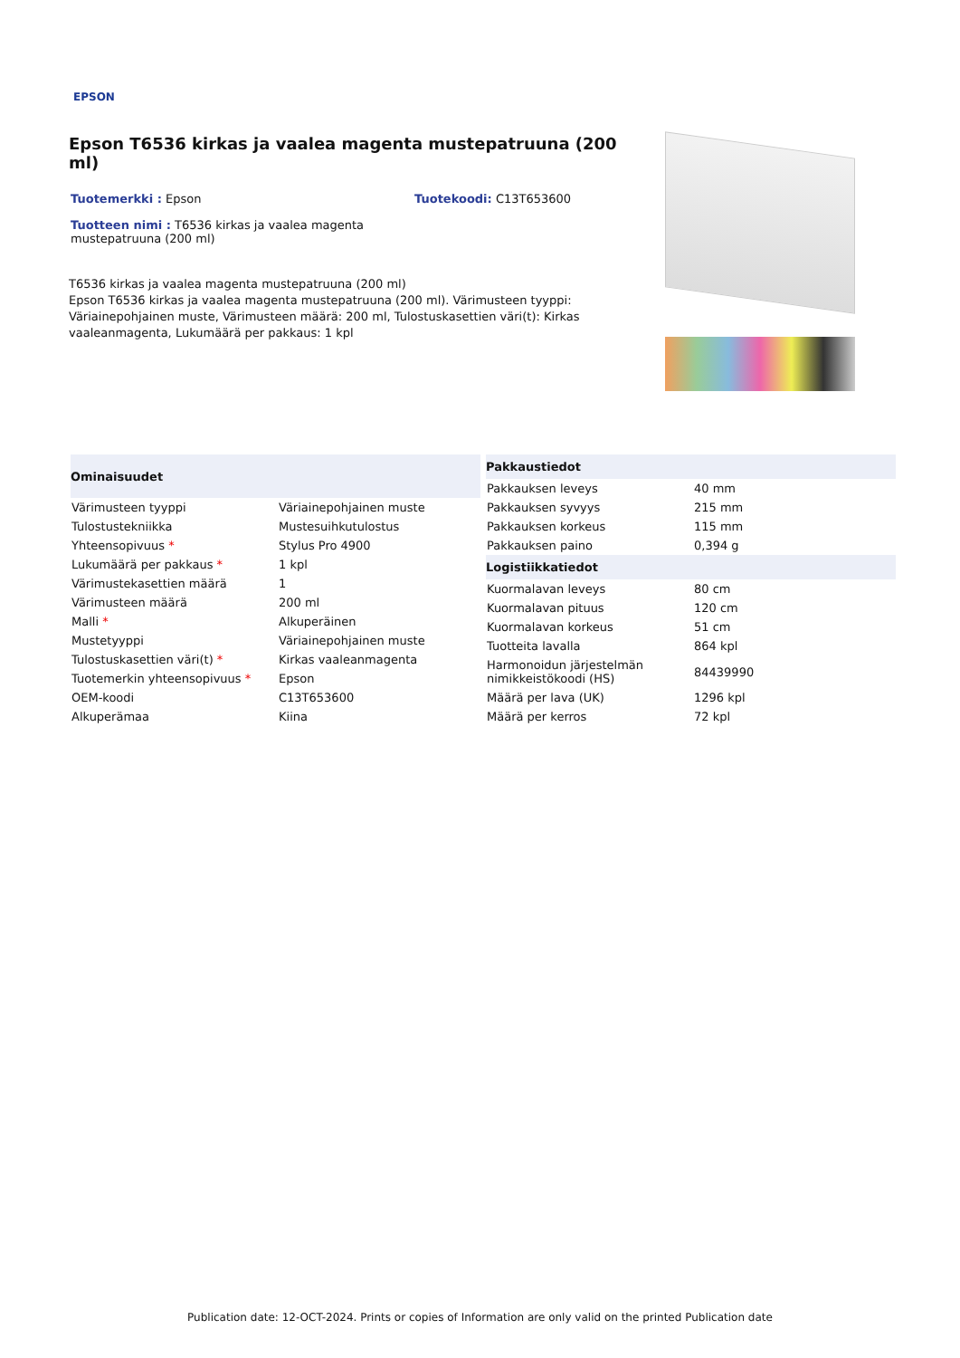EPSON
Epson T6536 kirkas ja vaalea magenta mustepatruuna (200 ml)
Tuotemerkki : Epson
Tuotekoodi: C13T653600
Tuotteen nimi : T6536 kirkas ja vaalea magenta mustepatruuna (200 ml)
T6536 kirkas ja vaalea magenta mustepatruuna (200 ml)
Epson T6536 kirkas ja vaalea magenta mustepatruuna (200 ml). Värimusteen tyyppi: Väriainepohjainen muste, Värimusteen määrä: 200 ml, Tulostuskasettien väri(t): Kirkas vaaleanmagenta, Lukumäärä per pakkaus: 1 kpl
| Ominaisuudet | |
| --- | --- |
| Värimusteen tyyppi | Väriainepohjainen muste |
| Tulostustekniikka | Mustesuihkutulostus |
| Yhteensopivuus * | Stylus Pro 4900 |
| Lukumäärä per pakkaus * | 1 kpl |
| Värimustekasettien määrä | 1 |
| Värimusteen määrä | 200 ml |
| Malli * | Alkuperäinen |
| Mustetyyppi | Väriainepohjainen muste |
| Tulostuskasettien väri(t) * | Kirkas vaaleanmagenta |
| Tuotemerkin yhteensopivuus * | Epson |
| OEM-koodi | C13T653600 |
| Alkuperämaa | Kiina |
| Pakkaustiedot | |
| --- | --- |
| Pakkauksen leveys | 40 mm |
| Pakkauksen syvyys | 215 mm |
| Pakkauksen korkeus | 115 mm |
| Pakkauksen paino | 0,394 g |
| Logistiikkatiedot | |
| Kuormalavan leveys | 80 cm |
| Kuormalavan pituus | 120 cm |
| Kuormalavan korkeus | 51 cm |
| Tuotteita lavalla | 864 kpl |
| Harmonoidun järjestelmän nimikkeistökoodi (HS) | 84439990 |
| Määrä per lava (UK) | 1296 kpl |
| Määrä per kerros | 72 kpl |
Publication date: 12-OCT-2024. Prints or copies of Information are only valid on the printed Publication date